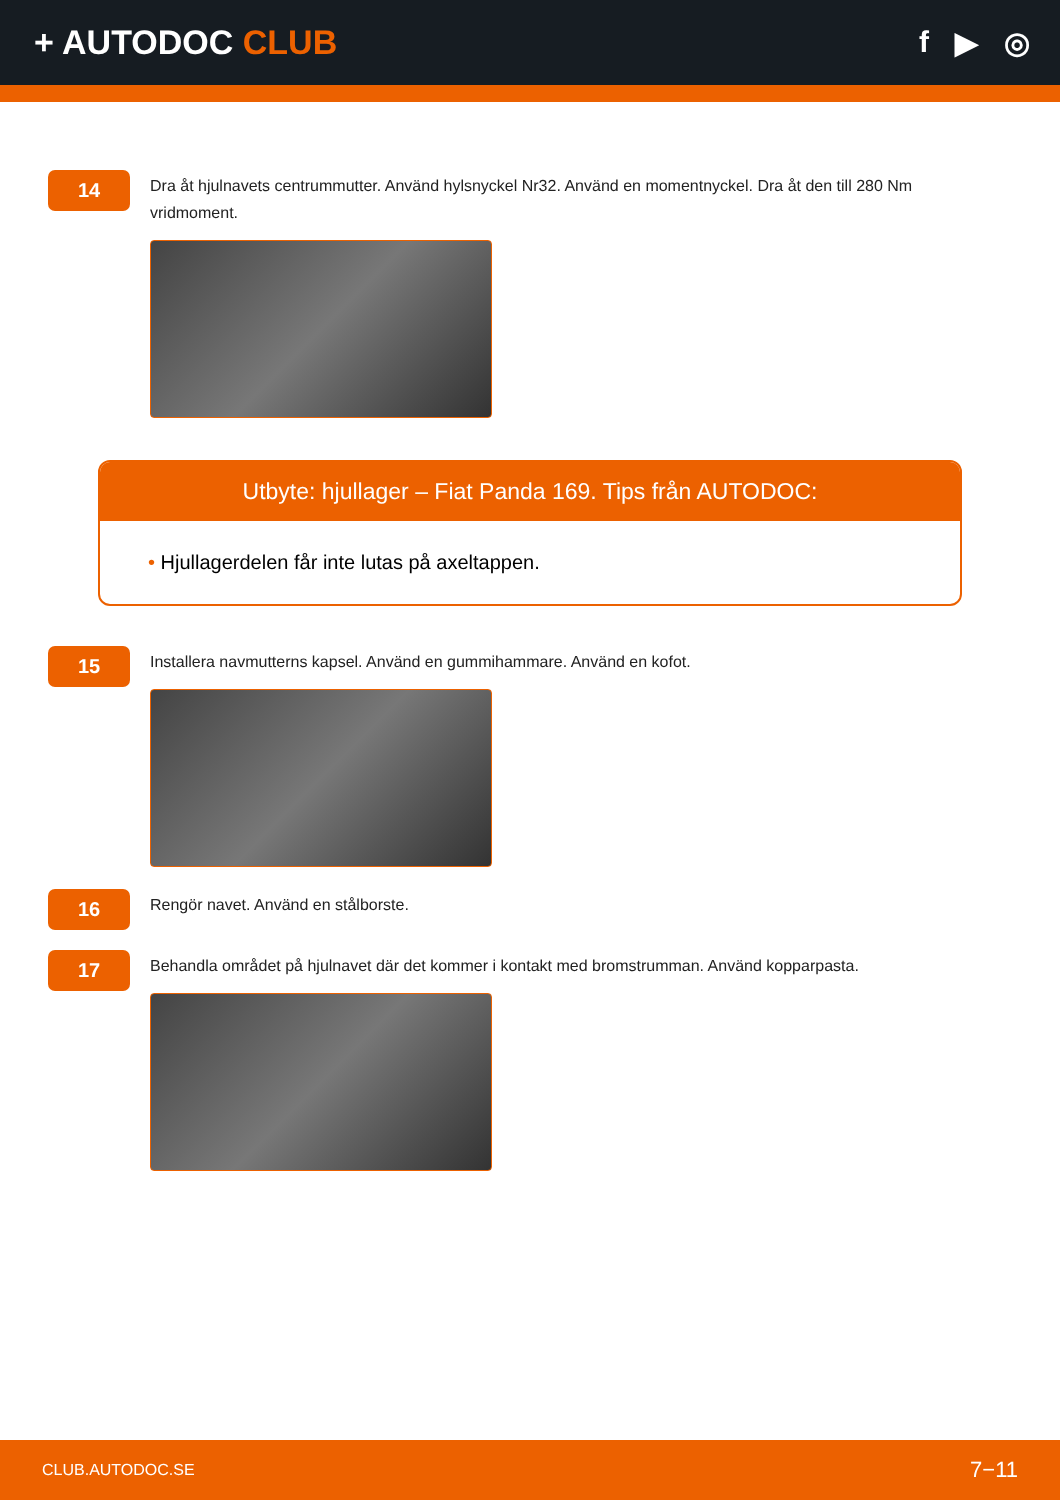+ AUTODOC CLUB f ▶ ◎
14
Dra åt hjulnavets centrummutter. Använd hylsnyckel Nr32. Använd en momentnyckel. Dra åt den till 280 Nm vridmoment.
Utbyte: hjullager – Fiat Panda 169. Tips från AUTODOC:
• Hjullagerdelen får inte lutas på axeltappen.
15
Installera navmutterns kapsel. Använd en gummihammare. Använd en kofot.
16
Rengör navet. Använd en stålborste.
17
Behandla området på hjulnavet där det kommer i kontakt med bromstrumman. Använd kopparpasta.
CLUB.AUTODOC.SE 7−11